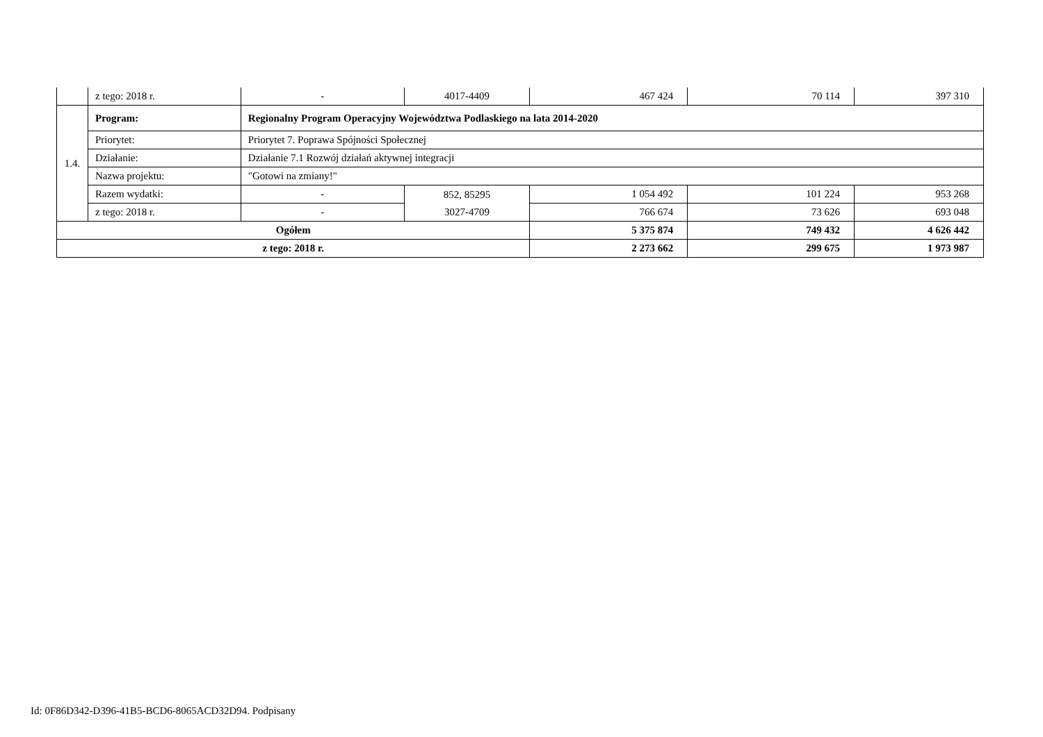| | z tego: 2018 r. | - | 4017-4409 | 467 424 | 70 114 | 397 310 |
| 1.4. | Program: | Regionalny Program Operacyjny Województwa Podlaskiego na lata 2014-2020 | | | | |
| | Priorytet: | Priorytet 7. Poprawa Spójności Społecznej | | | | |
| | Działanie: | Działanie 7.1 Rozwój działań aktywnej integracji | | | | |
| | Nazwa projektu: | "Gotowi na zmiany!" | | | | |
| | Razem wydatki: | - | 852, 85295 3027-4709 | 1 054 492 | 101 224 | 953 268 |
| | z tego: 2018 r. | - | | 766 674 | 73 626 | 693 048 |
| Ogółem | | | | 5 375 874 | 749 432 | 4 626 442 |
| z tego: 2018 r. | | | | 2 273 662 | 299 675 | 1 973 987 |
Id: 0F86D342-D396-41B5-BCD6-8065ACD32D94. Podpisany